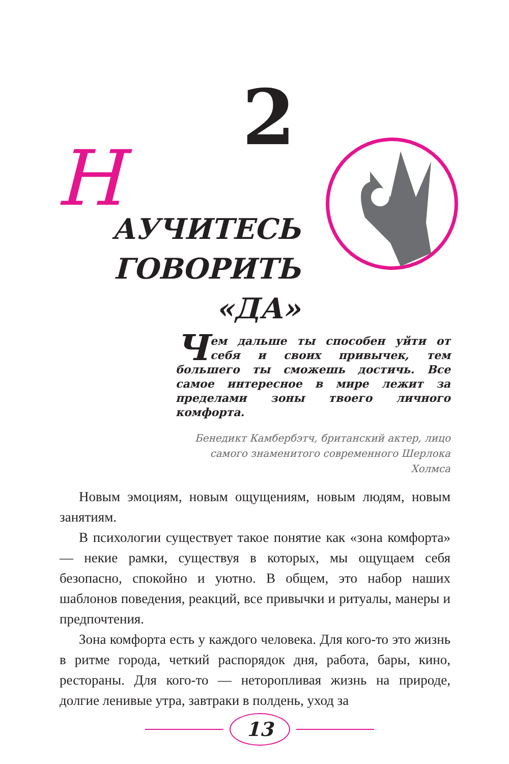2
НАУЧИТЕСЬ
ГОВОРИТЬ
«ДА»
Чем дальше ты способен уйти от себя и своих привычек, тем большего ты сможешь достичь. Все самое интересное в мире лежит за пределами зоны твоего личного комфорта.
Бенедикт Камбербэтч, британский актер, лицо
самого знаменитого современного Шерлока Холмса
Новым эмоциям, новым ощущениям, новым людям, новым занятиям.
В психологии существует такое понятие как «зона комфорта» — некие рамки, существуя в которых, мы ощущаем себя безопасно, спокойно и уютно. В общем, это набор наших шаблонов поведения, реакций, все привычки и ритуалы, манеры и предпочтения.
Зона комфорта есть у каждого человека. Для кого-то это жизнь в ритме города, четкий распорядок дня, работа, бары, кино, рестораны. Для кого-то — неторопливая жизнь на природе, долгие ленивые утра, завтраки в полдень, уход за
13